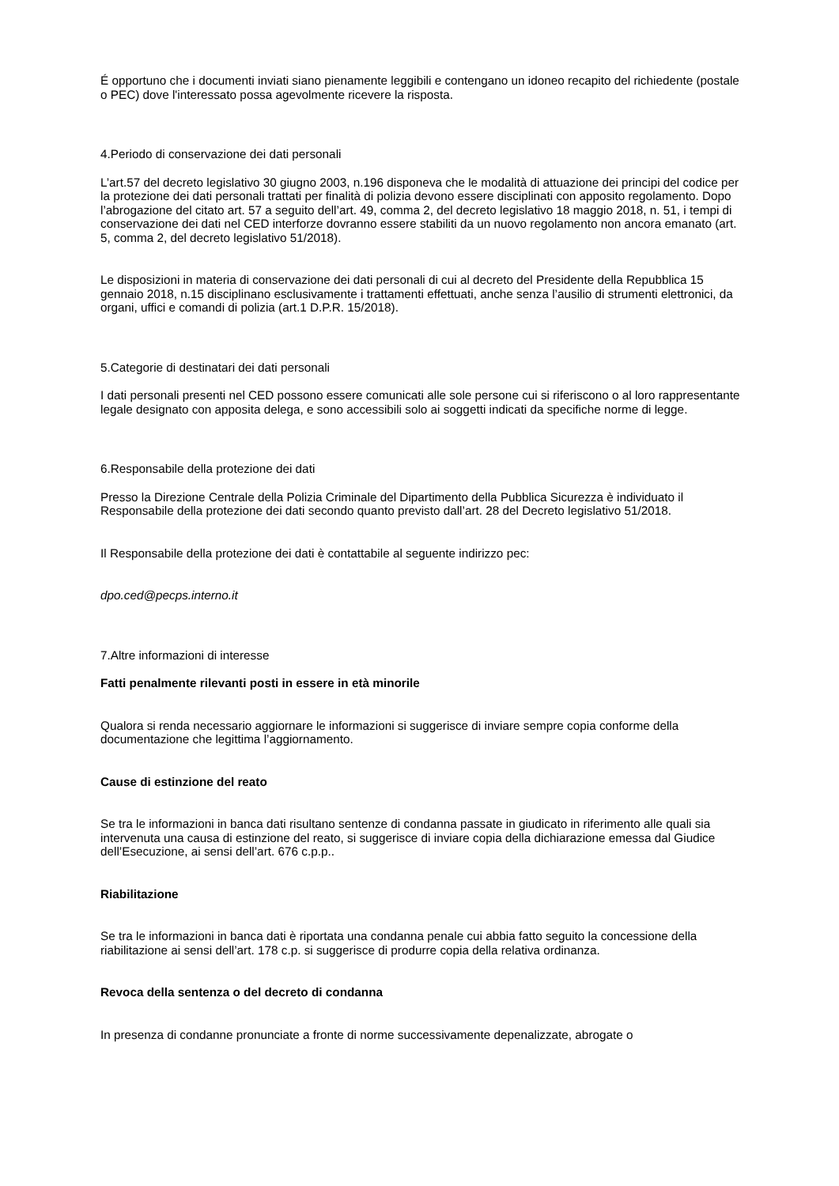É opportuno che i documenti inviati siano pienamente leggibili e contengano un idoneo recapito del richiedente (postale o PEC) dove l'interessato possa agevolmente ricevere la risposta.
4.Periodo di conservazione dei dati personali
L’art.57 del decreto legislativo 30 giugno 2003, n.196 disponeva che le modalità di attuazione dei principi del codice per la protezione dei dati personali trattati per finalità di polizia devono essere disciplinati con apposito regolamento. Dopo l’abrogazione del citato art. 57 a seguito dell’art. 49, comma 2, del decreto legislativo 18 maggio 2018, n. 51, i tempi di conservazione dei dati nel CED interforze dovranno essere stabiliti da un nuovo regolamento non ancora emanato (art. 5, comma 2, del decreto legislativo 51/2018).
Le disposizioni in materia di conservazione dei dati personali di cui al decreto del Presidente della Repubblica 15 gennaio 2018, n.15 disciplinano esclusivamente i trattamenti effettuati, anche senza l’ausilio di strumenti elettronici, da organi, uffici e comandi di polizia (art.1 D.P.R. 15/2018).
5.Categorie di destinatari dei dati personali
I dati personali presenti nel CED possono essere comunicati alle sole persone cui si riferiscono o al loro rappresentante legale designato con apposita delega, e sono accessibili solo ai soggetti indicati da specifiche norme di legge.
6.Responsabile della protezione dei dati
Presso la Direzione Centrale della Polizia Criminale del Dipartimento della Pubblica Sicurezza è individuato il Responsabile della protezione dei dati secondo quanto previsto dall’art. 28 del Decreto legislativo 51/2018.
Il Responsabile della protezione dei dati è contattabile al seguente indirizzo pec:
dpo.ced@pecps.interno.it
7.Altre informazioni di interesse
Fatti penalmente rilevanti posti in essere in età minorile
Qualora si renda necessario aggiornare le informazioni si suggerisce di inviare sempre copia conforme della documentazione che legittima l’aggiornamento.
Cause di estinzione del reato
Se tra le informazioni in banca dati risultano sentenze di condanna passate in giudicato in riferimento alle quali sia intervenuta una causa di estinzione del reato, si suggerisce di inviare copia della dichiarazione emessa dal Giudice dell’Esecuzione, ai sensi dell’art. 676 c.p.p..
Riabilitazione
Se tra le informazioni in banca dati è riportata una condanna penale cui abbia fatto seguito la concessione della riabilitazione ai sensi dell’art. 178 c.p. si suggerisce di produrre copia della relativa ordinanza.
Revoca della sentenza o del decreto di condanna
In presenza di condanne pronunciate a fronte di norme successivamente depenalizzate, abrogate o